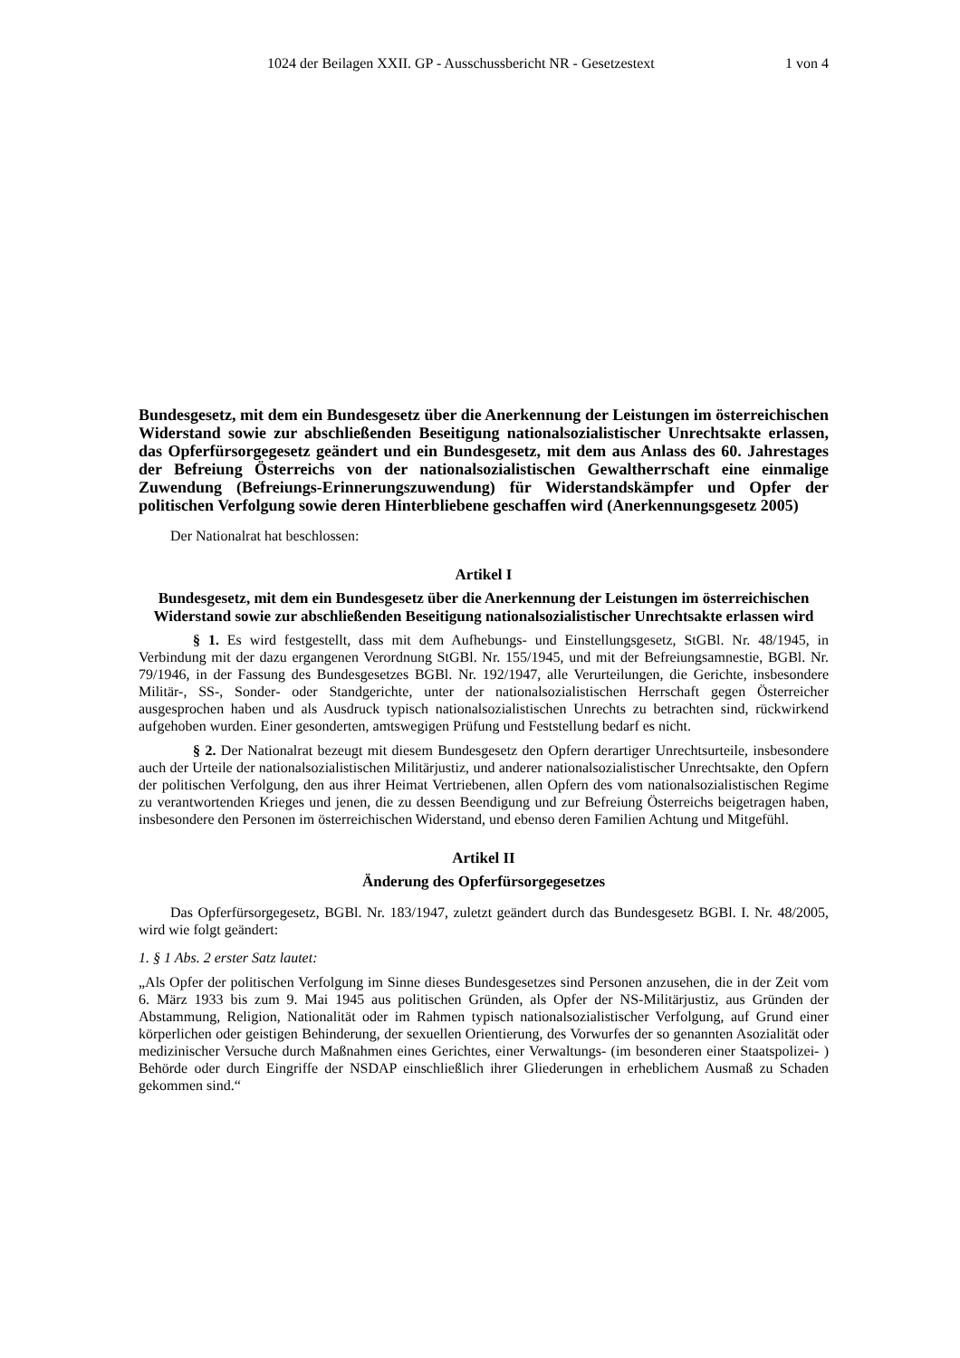1024 der Beilagen XXII. GP - Ausschussbericht NR - Gesetzestext 1 von 4
Bundesgesetz, mit dem ein Bundesgesetz über die Anerkennung der Leistungen im österreichischen Widerstand sowie zur abschließenden Beseitigung nationalsozialistischer Unrechtsakte erlassen, das Opferfürsorgegesetz geändert und ein Bundesgesetz, mit dem aus Anlass des 60. Jahrestages der Befreiung Österreichs von der nationalsozialistischen Gewaltherrschaft eine einmalige Zuwendung (Befreiungs-Erinnerungszuwendung) für Widerstandskämpfer und Opfer der politischen Verfolgung sowie deren Hinterbliebene geschaffen wird (Anerkennungsgesetz 2005)
Der Nationalrat hat beschlossen:
Artikel I
Bundesgesetz, mit dem ein Bundesgesetz über die Anerkennung der Leistungen im österreichischen Widerstand sowie zur abschließenden Beseitigung nationalsozialistischer Unrechtsakte erlassen wird
§ 1. Es wird festgestellt, dass mit dem Aufhebungs- und Einstellungsgesetz, StGBl. Nr. 48/1945, in Verbindung mit der dazu ergangenen Verordnung StGBl. Nr. 155/1945, und mit der Befreiungsamnestie, BGBl. Nr. 79/1946, in der Fassung des Bundesgesetzes BGBl. Nr. 192/1947, alle Verurteilungen, die Gerichte, insbesondere Militär-, SS-, Sonder- oder Standgerichte, unter der nationalsozialistischen Herrschaft gegen Österreicher ausgesprochen haben und als Ausdruck typisch nationalsozialistischen Unrechts zu betrachten sind, rückwirkend aufgehoben wurden. Einer gesonderten, amtswegigen Prüfung und Feststellung bedarf es nicht.
§ 2. Der Nationalrat bezeugt mit diesem Bundesgesetz den Opfern derartiger Unrechtsurteile, insbesondere auch der Urteile der nationalsozialistischen Militärjustiz, und anderer nationalsozialistischer Unrechtsakte, den Opfern der politischen Verfolgung, den aus ihrer Heimat Vertriebenen, allen Opfern des vom nationalsozialistischen Regime zu verantwortenden Krieges und jenen, die zu dessen Beendigung und zur Befreiung Österreichs beigetragen haben, insbesondere den Personen im österreichischen Widerstand, und ebenso deren Familien Achtung und Mitgefühl.
Artikel II
Änderung des Opferfürsorgegesetzes
Das Opferfürsorgegesetz, BGBl. Nr. 183/1947, zuletzt geändert durch das Bundesgesetz BGBl. I. Nr. 48/2005, wird wie folgt geändert:
1. § 1 Abs. 2 erster Satz lautet:
„Als Opfer der politischen Verfolgung im Sinne dieses Bundesgesetzes sind Personen anzusehen, die in der Zeit vom 6. März 1933 bis zum 9. Mai 1945 aus politischen Gründen, als Opfer der NS-Militärjustiz, aus Gründen der Abstammung, Religion, Nationalität oder im Rahmen typisch nationalsozialistischer Verfolgung, auf Grund einer körperlichen oder geistigen Behinderung, der sexuellen Orientierung, des Vorwurfes der so genannten Asozialität oder medizinischer Versuche durch Maßnahmen eines Gerichtes, einer Verwaltungs- (im besonderen einer Staatspolizei- ) Behörde oder durch Eingriffe der NSDAP einschließlich ihrer Gliederungen in erheblichem Ausmaß zu Schaden gekommen sind.“